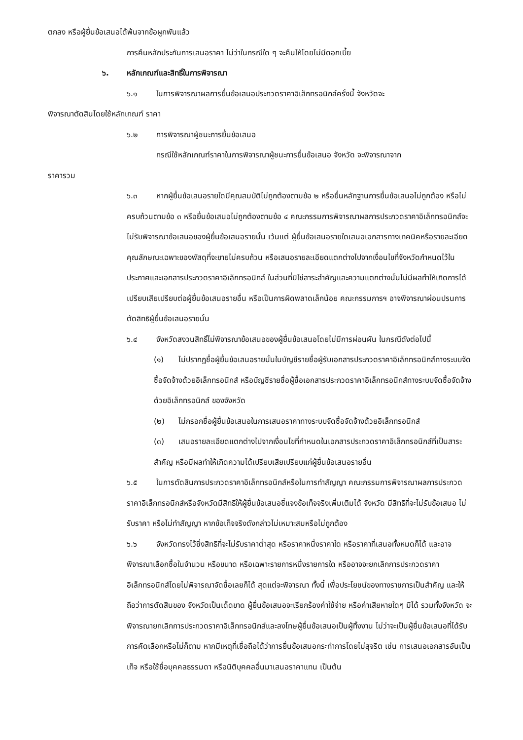ตกลง หรือผู้ยื่นข้อเสนอได้พ้นจากข้อผูกพันแล้ว
การคืนหลักประกันการเสนอราคา ไม่ว่าในกรณีใด ๆ จะคืนให้โดยไม่มีดอกเบี้ย
๖. หลักเกณฑ์และสิทธิ์ในการพิจารณา
๖.๑ ในการพิจารณาผลการยื่นข้อเสนอประกวดราคาอิเล็กทรอนิกส์ครั้งนี้ จังหวัดจะ
พิจารณาตัดสินโดยใช้หลักเกณฑ์ ราคา
๖.๒ การพิจารณาผู้ชนะการยื่นข้อเสนอ
กรณีใช้หลักเกณฑ์ราคาในการพิจารณาผู้ชนะการยื่นข้อเสนอ จังหวัด จะพิจารณาจาก
ราคารวม
๖.๓ หากผู้ยื่นข้อเสนอรายใดมีคุณสมบัติไม่ถูกต้องตามข้อ ๒ หรือยื่นหลักฐานการยื่นข้อเสนอไม่ถูกต้อง หรือไม่ครบถ้วนตามข้อ ๓ หรือยื่นข้อเสนอไม่ถูกต้องตามข้อ ๔ คณะกรรมการพิจารณาผลการประกวดราคาอิเล็กทรอนิกส์จะไม่รับพิจารณาข้อเสนอของผู้ยื่นข้อเสนอรายนั้น เว้นแต่ ผู้ยื่นข้อเสนอรายใดเสนอเอกสารทางเทคนิคหรือรายละเอียดคุณลักษณะเฉพาะของพัสดุที่จะขายไม่ครบถ้วน หรือเสนอรายละเอียดแตกต่างไปจากเงื่อนไขที่จังหวัดกำหนดไว้ในประกาศและเอกสารประกวดราคาอิเล็กทรอนิกส์ ในส่วนที่มิใช่สาระสำคัญและความแตกต่างนั้นไม่มีผลทำให้เกิดการได้เปรียบเสียเปรียบต่อผู้ยื่นข้อเสนอรายอื่น หรือเป็นการผิดพลาดเล็กน้อย คณะกรรมการฯ อาจพิจารณาผ่อนปรนการตัดสิทธิผู้ยื่นข้อเสนอรายนั้น
๖.๔ จังหวัดสงวนสิทธิ์ไม่พิจารณาข้อเสนอของผู้ยื่นข้อเสนอโดยไม่มีการผ่อนผัน ในกรณีดังต่อไปนี้
(๑) ไม่ปรากฏชื่อผู้ยื่นข้อเสนอรายนั้นในบัญชีรายชื่อผู้รับเอกสารประกวดราคาอิเล็กทรอนิกส์ทางระบบจัดซื้อจัดจ้างด้วยอิเล็กทรอนิกส์ หรือบัญชีรายชื่อผู้ซื้อเอกสารประกวดราคาอิเล็กทรอนิกส์ทางระบบจัดซื้อจัดจ้างด้วยอิเล็กทรอนิกส์ ของจังหวัด
(๒) ไม่กรอกชื่อผู้ยื่นข้อเสนอในการเสนอราคาทางระบบจัดซื้อจัดจ้างด้วยอิเล็กทรอนิกส์
(๓) เสนอรายละเอียดแตกต่างไปจากเงื่อนไขที่กำหนดในเอกสารประกวดราคาอิเล็กทรอนิกส์ที่เป็นสาระสำคัญ หรือมีผลทำให้เกิดความได้เปรียบเสียเปรียบแก่ผู้ยื่นข้อเสนอรายอื่น
๖.๕ ในการตัดสินการประกวดราคาอิเล็กทรอนิกส์หรือในการทำสัญญา คณะกรรมการพิจารณาผลการประกวดราคาอิเล็กทรอนิกส์หรือจังหวัดมีสิทธิให้ผู้ยื่นข้อเสนอชี้แจงข้อเท็จจริงเพิ่มเติมได้ จังหวัด มีสิทธิที่จะไม่รับข้อเสนอ ไม่รับราคา หรือไม่ทำสัญญา หากข้อเท็จจริงดังกล่าวไม่เหมาะสมหรือไม่ถูกต้อง
๖.๖ จังหวัดทรงไว้ซึ่งสิทธิที่จะไม่รับราคาต่ำสุด หรือราคาหนึ่งราคาใด หรือราคาที่เสนอทั้งหมดก็ได้ และอาจพิจารณาเลือกซื้อในจำนวน หรือขนาด หรือเฉพาะรายการหนึ่งรายการใด หรืออาจจะยกเลิกการประกวดราคาอิเล็กทรอนิกส์โดยไม่พิจารณาจัดซื้อเลยก็ได้ สุดแต่จะพิจารณา ทั้งนี้ เพื่อประโยชน์ของทางราชการเป็นสำคัญ และให้ถือว่าการตัดสินของ จังหวัดเป็นเด็ดขาด ผู้ยื่นข้อเสนอจะเรียกร้องค่าใช้จ่าย หรือค่าเสียหายใดๆ มิได้ รวมทั้งจังหวัด จะพิจารณายกเลิกการประกวดราคาอิเล็กทรอนิกส์และลงโทษผู้ยื่นข้อเสนอเป็นผู้ทิ้งงาน ไม่ว่าจะเป็นผู้ยื่นข้อเสนอที่ได้รับการคัดเลือกหรือไม่ก็ตาม หากมีเหตุที่เชื่อถือได้ว่าการยื่นข้อเสนอกระทำการโดยไม่สุจริต เช่น การเสนอเอกสารอันเป็นเท็จ หรือใช้ชื่อบุคคลธรรมดา หรือนิติบุคคลอื่นมาเสนอราคาแทน เป็นต้น